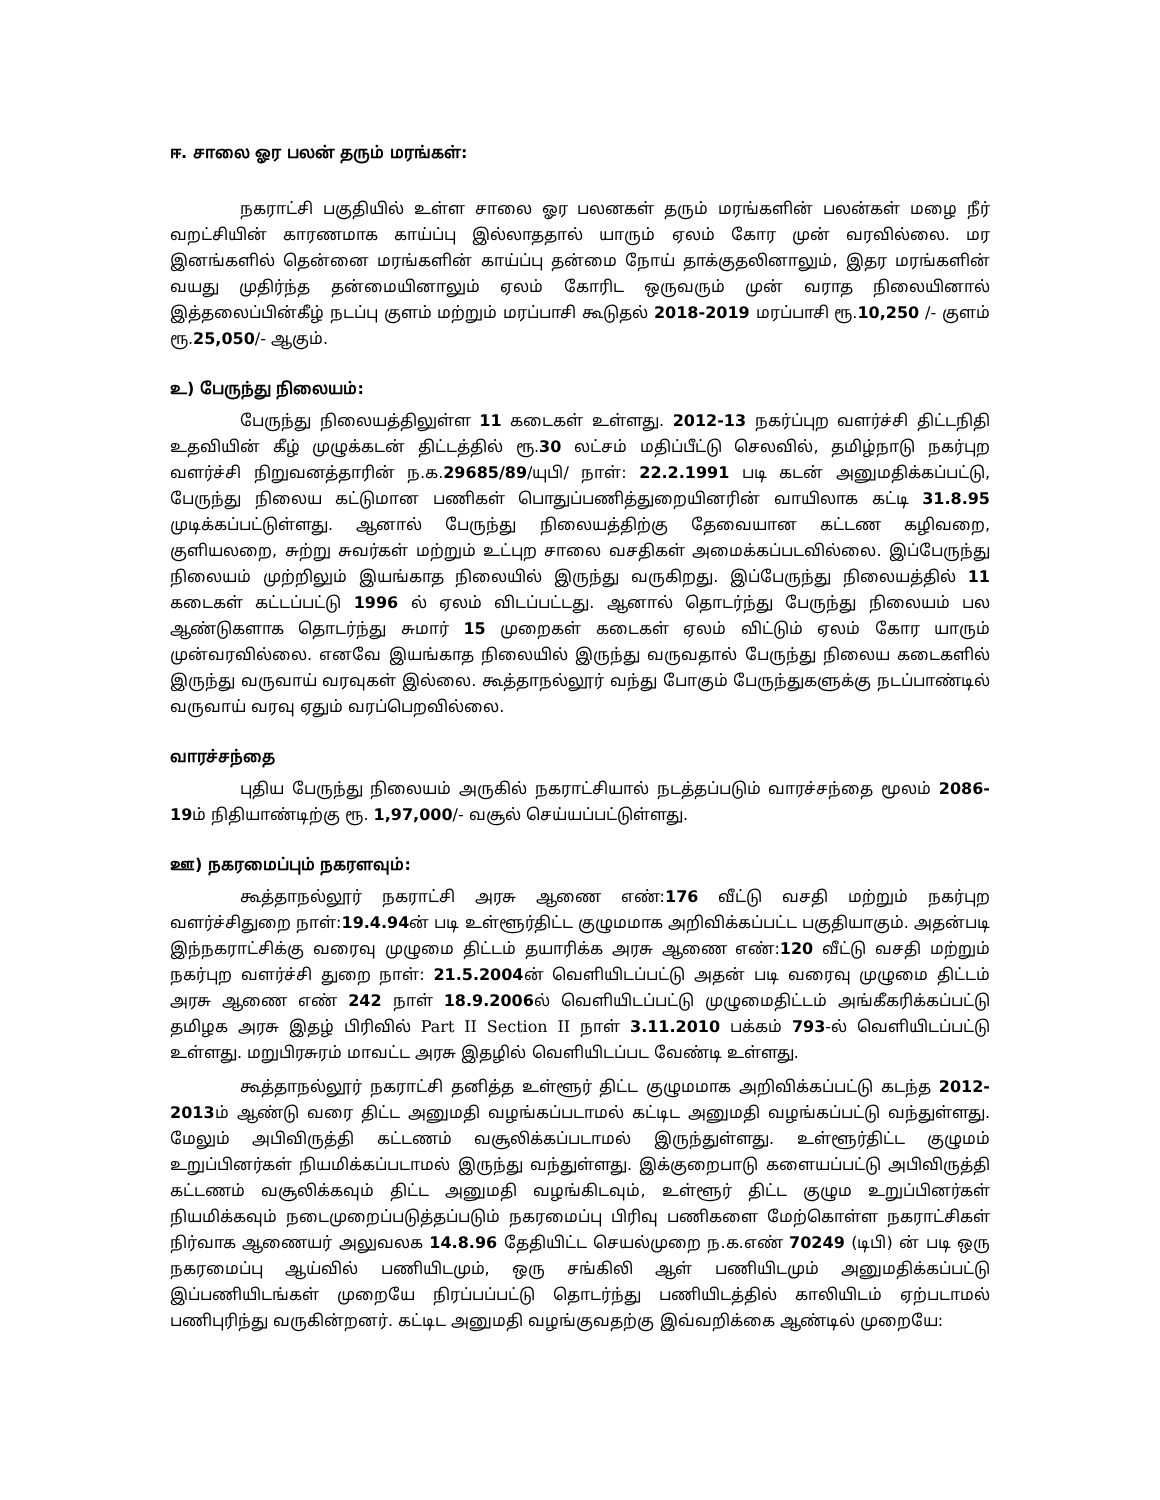ஈ. சாலை ஓர பலன் தரும் மரங்கள்:
நகராட்சி பகுதியில் உள்ள சாலை ஓர பலனகள் தரும் மரங்களின் பலன்கள் மழை நீர் வறட்சியின் காரணமாக காய்ப்பு இல்லாததால் யாரும் ஏலம் கோர முன் வரவில்லை. மர இனங்களில் தென்னை மரங்களின் காய்ப்பு தன்மை நோய் தாக்குதலினாலும், இதர மரங்களின் வயது முதிர்ந்த தன்மையினாலும் ஏலம் கோரிட ஒருவரும் முன் வராத நிலையினால் இத்தலைப்பின்கீழ் நடப்பு குளம் மற்றும் மரப்பாசி கூடுதல் 2018-2019 மரப்பாசி ரூ.10,250 /- குளம் ரூ.25,050/- ஆகும்.
உ) பேருந்து நிலையம்:
பேருந்து நிலையத்திலுள்ள 11 கடைகள் உள்ளது. 2012-13 நகர்ப்புற வளர்ச்சி திட்டநிதி உதவியின் கீழ் முழுக்கடன் திட்டத்தில் ரூ.30 லட்சம் மதிப்பீட்டு செலவில், தமிழ்நாடு நகர்புற வளர்ச்சி நிறுவனத்தாரின் ந.க.29685/89/யுபி/ நாள்: 22.2.1991 படி கடன் அனுமதிக்கப்பட்டு, பேருந்து நிலைய கட்டுமான பணிகள் பொதுப்பணித்துறையினரின் வாயிலாக கட்டி 31.8.95 முடிக்கப்பட்டுள்ளது. ஆனால் பேருந்து நிலையத்திற்கு தேவையான கட்டண கழிவறை, குளியலறை, சுற்று சுவர்கள் மற்றும் உட்புற சாலை வசதிகள் அமைக்கப்படவில்லை. இப்பேருந்து நிலையம் முற்றிலும் இயங்காத நிலையில் இருந்து வருகிறது. இப்பேருந்து நிலையத்தில் 11 கடைகள் கட்டப்பட்டு 1996 ல் ஏலம் விடப்பட்டது. ஆனால் தொடர்ந்து பேருந்து நிலையம் பல ஆண்டுகளாக தொடர்ந்து சுமார் 15 முறைகள் கடைகள் ஏலம் விட்டும் ஏலம் கோர யாரும் முன்வரவில்லை. எனவே இயங்காத நிலையில் இருந்து வருவதால் பேருந்து நிலைய கடைகளில் இருந்து வருவாய் வரவுகள் இல்லை. கூத்தாநல்லூர் வந்து போகும் பேருந்துகளுக்கு நடப்பாண்டில் வருவாய் வரவு ஏதும் வரப்பெறவில்லை.
வாரச்சந்தை
புதிய பேருந்து நிலையம் அருகில் நகராட்சியால் நடத்தப்படும் வாரச்சந்தை மூலம் 2086-19ம் நிதியாண்டிற்கு ரூ. 1,97,000/- வசூல் செய்யப்பட்டுள்ளது.
ஊ) நகரமைப்பும் நகரளவும்:
கூத்தாநல்லூர் நகராட்சி அரசு ஆணை எண்:176 வீட்டு வசதி மற்றும் நகர்புற வளர்ச்சிதுறை நாள்:19.4.94ன் படி உள்ளூர்திட்ட குழுமமாக அறிவிக்கப்பட்ட பகுதியாகும். அதன்படி இந்நகராட்சிக்கு வரைவு முழுமை திட்டம் தயாரிக்க அரசு ஆணை எண்:120 வீட்டு வசதி மற்றும் நகர்புற வளர்ச்சி துறை நாள்: 21.5.2004ன் வெளியிடப்பட்டு அதன் படி வரைவு முழுமை திட்டம் அரசு ஆணை எண் 242 நாள் 18.9.2006ல் வெளியிடப்பட்டு முழுமைதிட்டம் அங்கீகரிக்கப்பட்டு தமிழக அரசு இதழ் பிரிவில் Part II Section II நாள் 3.11.2010 பக்கம் 793-ல் வெளியிடப்பட்டு உள்ளது. மறுபிரசுரம் மாவட்ட அரசு இதழில் வெளியிடப்பட வேண்டி உள்ளது.
கூத்தாநல்லூர் நகராட்சி தனித்த உள்ளூர் திட்ட குழுமமாக அறிவிக்கப்பட்டு கடந்த 2012-2013ம் ஆண்டு வரை திட்ட அனுமதி வழங்கப்படாமல் கட்டிட அனுமதி வழங்கப்பட்டு வந்துள்ளது. மேலும் அபிவிருத்தி கட்டணம் வசூலிக்கப்படாமல் இருந்துள்ளது. உள்ளூர்திட்ட குழுமம் உறுப்பினர்கள் நியமிக்கப்படாமல் இருந்து வந்துள்ளது. இக்குறைபாடு களையப்பட்டு அபிவிருத்தி கட்டணம் வசூலிக்கவும் திட்ட அனுமதி வழங்கிடவும், உள்ளூர் திட்ட குழும உறுப்பினர்கள் நியமிக்கவும் நடைமுறைப்படுத்தப்படும் நகரமைப்பு பிரிவு பணிகளை மேற்கொள்ள நகராட்சிகள் நிர்வாக ஆணையர் அலுவலக 14.8.96 தேதியிட்ட செயல்முறை ந.க.எண் 70249 (டிபி) ன் படி ஒரு நகரமைப்பு ஆய்வில் பணியிடமும், ஒரு சங்கிலி ஆள் பணியிடமும் அனுமதிக்கப்பட்டு இப்பணியிடங்கள் முறையே நிரப்பப்பட்டு தொடர்ந்து பணியிடத்தில் காலியிடம் ஏற்படாமல் பணிபுரிந்து வருகின்றனர். கட்டிட அனுமதி வழங்குவதற்கு இவ்வறிக்கை ஆண்டில் முறையே: